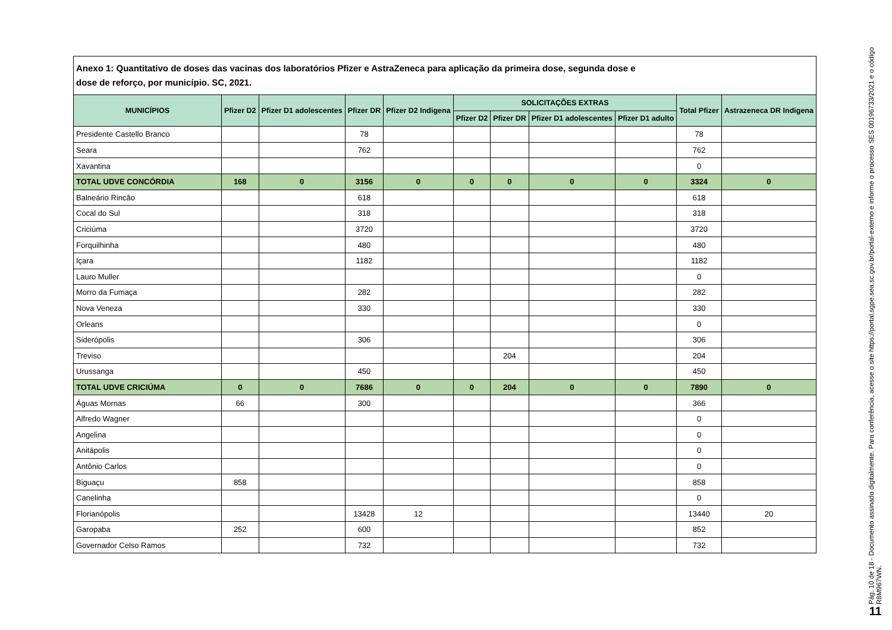Anexo 1: Quantitativo de doses das vacinas dos laboratórios Pfizer e AstraZeneca para aplicação da primeira dose, segunda dose e
dose de reforço, por município. SC, 2021.
| MUNICÍPIOS | Pfizer D2 | Pfizer D1 adolescentes | Pfizer DR | Pfizer D2 Indigena | SOLICITAÇÕES EXTRAS | | | | Total Pfizer | Astrazeneca DR Indigena |
| --- | --- | --- | --- | --- | --- | --- | --- | --- | --- | --- |
| | | | | | Pfizer D2 | Pfizer DR | Pfizer D1 adolescentes | Pfizer D1 adulto | | |
| Presidente Castello Branco | | | 78 | | | | | | 78 | |
| Seara | | | 762 | | | | | | 762 | |
| Xavantina | | | | | | | | | 0 | |
| TOTAL UDVE CONCÓRDIA | 168 | 0 | 3156 | 0 | 0 | 0 | 0 | 0 | 3324 | 0 |
| Balneário Rincão | | | 618 | | | | | | 618 | |
| Cocal do Sul | | | 318 | | | | | | 318 | |
| Criciúma | | | 3720 | | | | | | 3720 | |
| Forquilhinha | | | 480 | | | | | | 480 | |
| Içara | | | 1182 | | | | | | 1182 | |
| Lauro Muller | | | | | | | | | 0 | |
| Morro da Fumaça | | | 282 | | | | | | 282 | |
| Nova Veneza | | | 330 | | | | | | 330 | |
| Orleans | | | | | | | | | 0 | |
| Siderópolis | | | 306 | | | | | | 306 | |
| Treviso | | | | | | 204 | | | 204 | |
| Urussanga | | | 450 | | | | | | 450 | |
| TOTAL UDVE CRICIÚMA | 0 | 0 | 7686 | 0 | 0 | 204 | 0 | 0 | 7890 | 0 |
| Águas Mornas | 66 | | 300 | | | | | | 366 | |
| Alfredo Wagner | | | | | | | | | 0 | |
| Angelina | | | | | | | | | 0 | |
| Anitápolis | | | | | | | | | 0 | |
| Antônio Carlos | | | | | | | | | 0 | |
| Biguaçu | 858 | | | | | | | | 858 | |
| Canelinha | | | | | | | | | 0 | |
| Florianópolis | | | 13428 | 12 | | | | | 13440 | 20 |
| Garopaba | 252 | | 600 | | | | | | 852 | |
| Governador Celso Ramos | | | 732 | | | | | | 732 | |
Pág. 10 de 18 - Documento assinado digitalmente. Para conferência, acesse o site https://portal.sgpe.sea.sc.gov.br/portal-externo e informe o processo SES 00196733/2021 e o código R8M967WN.
11